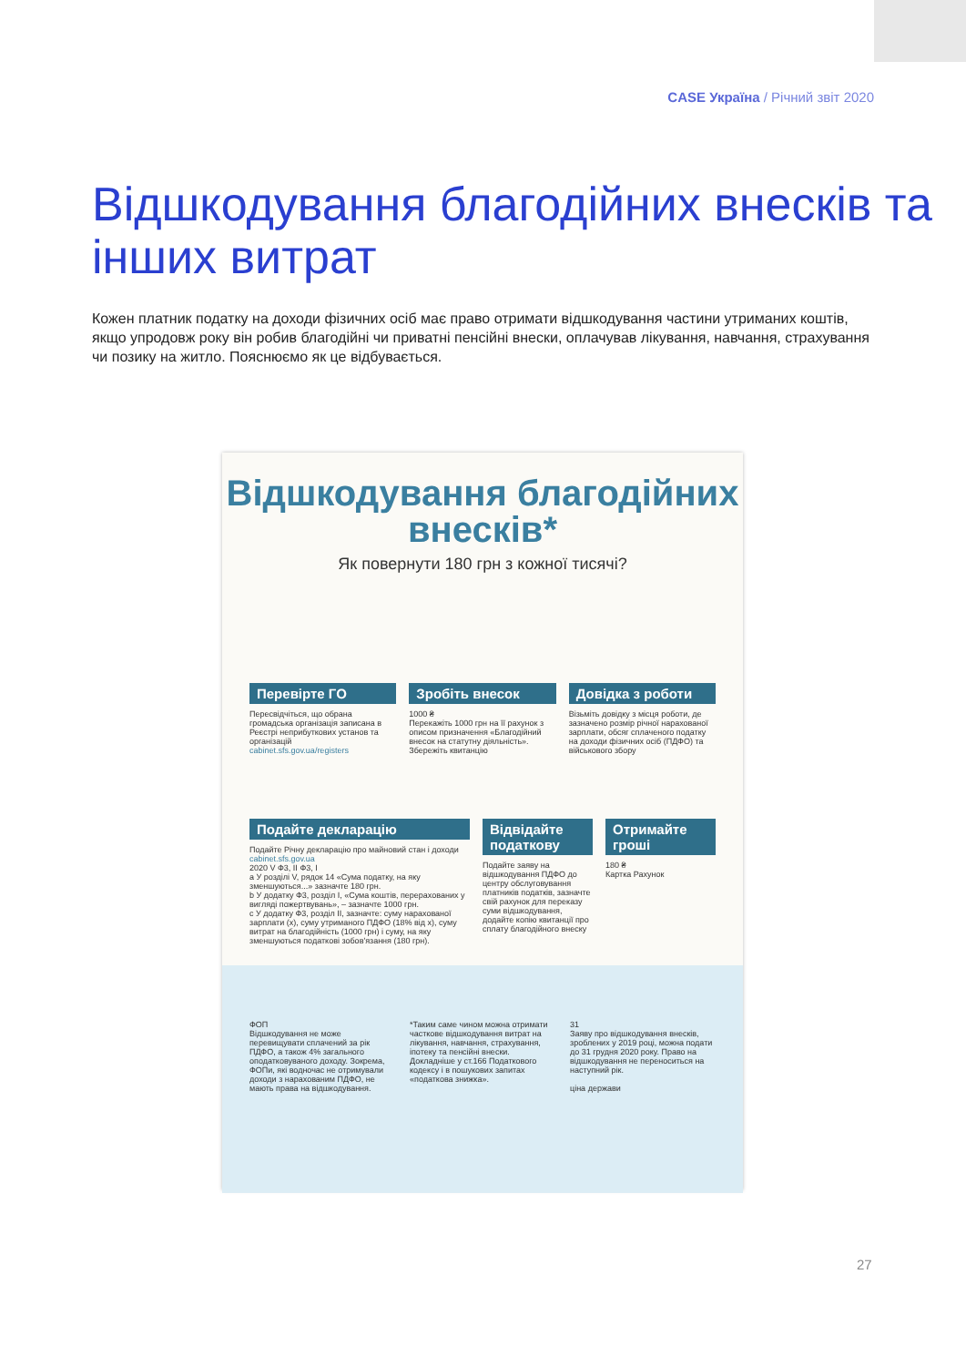CASE Україна / Річний звіт 2020
Відшкодування благодійних внесків та інших витрат
Кожен платник податку на доходи фізичних осіб має право отримати відшкодування частини утриманих коштів, якщо упродовж року він робив благодійні чи приватні пенсійні внески, оплачував лікування, навчання, страхування чи позику на житло. Пояснюємо як це відбувається.
Відшкодування благодійних внесків*
Як повернути 180 грн з кожної тисячі?
Перевірте ГО
Пересвідчіться, що обрана громадська організація записана в Реєстрі неприбуткових установ та організацій
cabinet.sfs.gov.ua/registers
Зробіть внесок
1000 ₴
Перекажіть 1000 грн на її рахунок з описом призначення «Благодійний внесок на статутну діяльність». Збережіть квитанцію
Довідка з роботи
Візьміть довідку з місця роботи, де зазначено розмір річної нарахованої зарплати, обсяг сплаченого податку на доходи фізичних осіб (ПДФО) та військового збору
Подайте декларацію
Подайте Річну декларацію про майновий стан і доходи cabinet.sfs.gov.ua
2020 V Ф3, II Ф3, I
a У розділі V, рядок 14 «Сума податку, на яку зменшуються...» зазначте 180 грн.
b У додатку Ф3, розділ I, «Сума коштів, перерахованих у вигляді пожертвувань», – зазначте 1000 грн.
c У додатку Ф3, розділ II, зазначте: суму нарахованої зарплати (x), суму утриманого ПДФО (18% від x), суму витрат на благодійність (1000 грн) і суму, на яку зменшуються податкові зобов'язання (180 грн).
Відвідайте податкову
Подайте заяву на відшкодування ПДФО до центру обслуговування платників податків, зазначте свій рахунок для переказу суми відшкодування, додайте копію квитанції про сплату благодійного внеску
Отримайте гроші
180 ₴
Картка Рахунок
ФОП
Відшкодування не може перевищувати сплачений за рік ПДФО, а також 4% загального оподатковуваного доходу. Зокрема, ФОПи, які водночас не отримували доходи з нарахованим ПДФО, не мають права на відшкодування.
*Таким саме чином можна отримати часткове відшкодування витрат на лікування, навчання, страхування, іпотеку та пенсійні внески. Докладніше у ст.166 Податкового кодексу і в пошукових запитах «податкова знижка».
31
Заяву про відшкодування внесків, зроблених у 2019 році, можна подати до 31 грудня 2020 року. Право на відшкодування не переноситься на наступний рік.
ціна держави
27